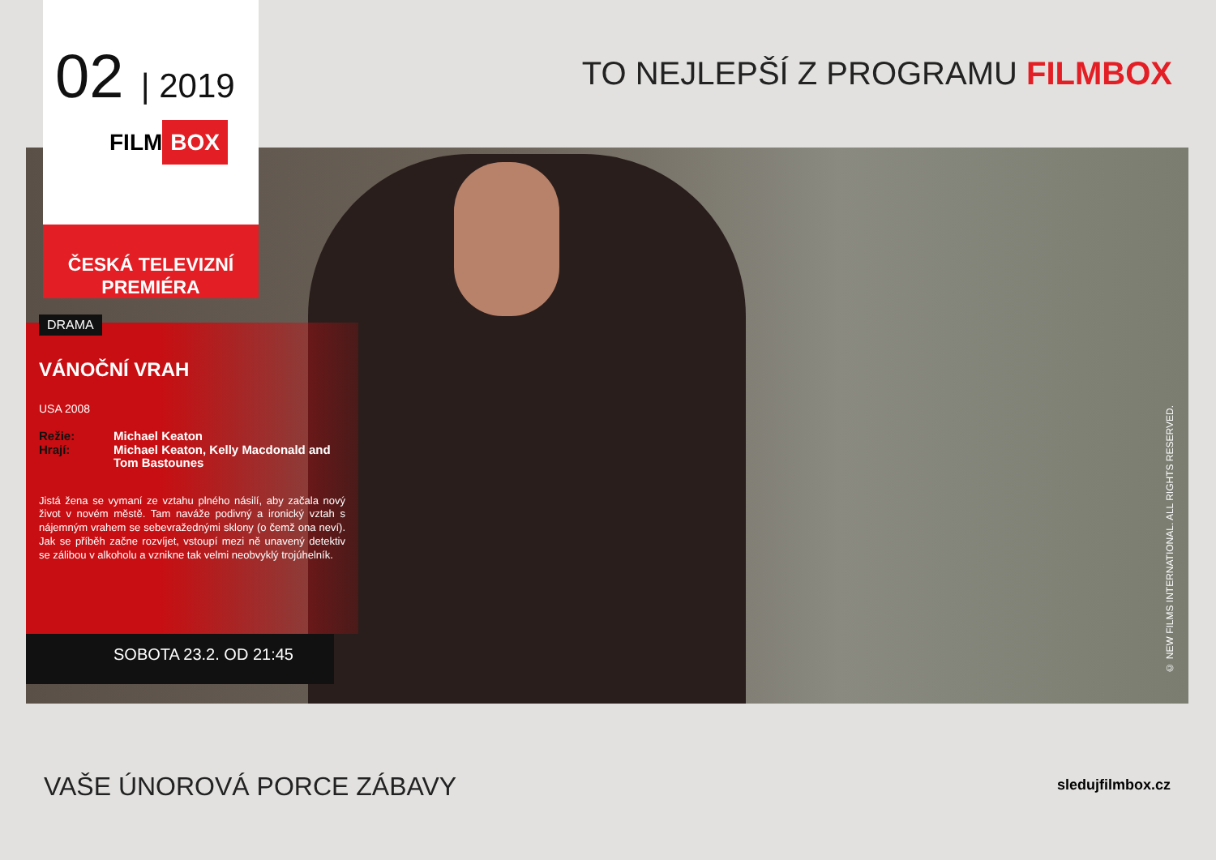02 | 2019
FILM BOX
TO NEJLEPŠÍ Z PROGRAMU FILMBOX
ČESKÁ TELEVIZNÍ PREMIÉRA
DRAMA
VÁNOČNÍ VRAH
USA 2008
Režie: Michael Keaton Hrají: Michael Keaton, Kelly Macdonald and Tom Bastounes
Jistá žena se vymaní ze vztahu plného násilí, aby začala nový život v novém městě. Tam naváže podivný a ironický vztah s nájemným vrahem se sebevražednými sklony (o čemž ona neví). Jak se příběh začne rozvíjet, vstoupí mezi ně unavený detektiv se zálibou v alkoholu a vznikne tak velmi neobvyklý trojúhelník.
SOBOTA 23.2. OD 21:45
© NEW FILMS INTERNATIONAL. ALL RIGHTS RESERVED.
VAŠE ÚNOROVÁ PORCE ZÁBAVY sledujfilmbox.cz